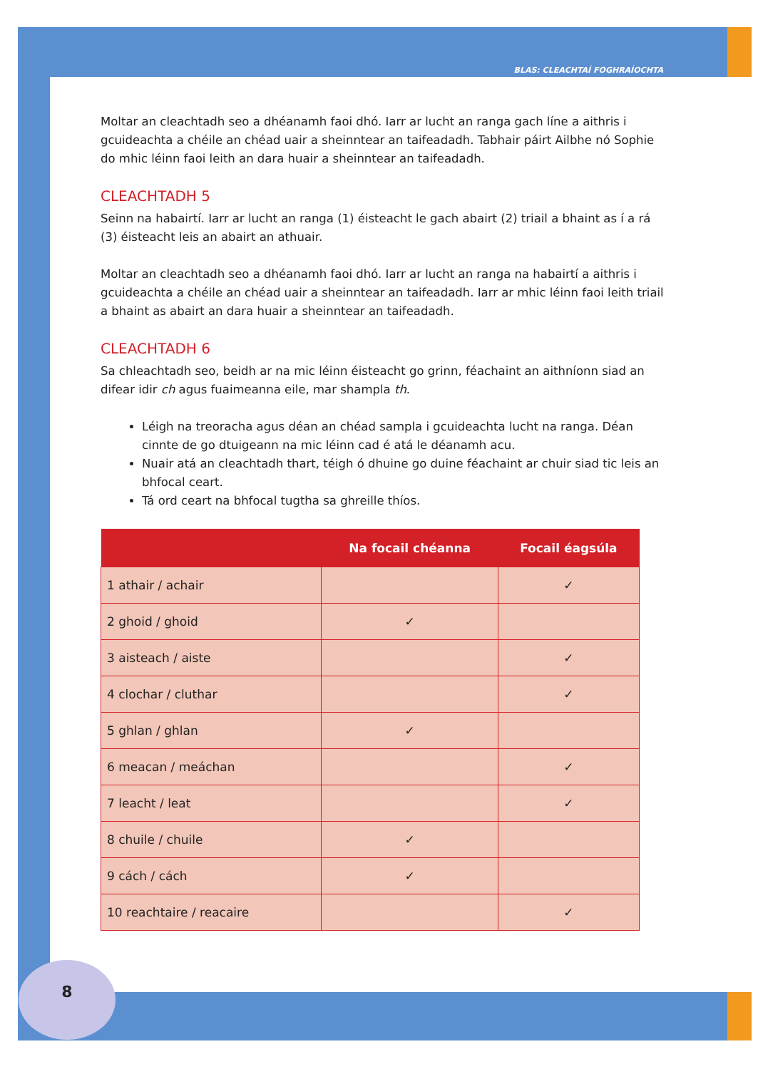BLAS: CLEACHTAÍ FOGHRAÍOCHTA
Moltar an cleachtadh seo a dhéanamh faoi dhó. Iarr ar lucht an ranga gach líne a aithris i gcuideachta a chéile an chéad uair a sheinntear an taifeadadh. Tabhair páirt Ailbhe nó Sophie do mhic léinn faoi leith an dara huair a sheinntear an taifeadadh.
CLEACHTADH 5
Seinn na habairtí. Iarr ar lucht an ranga (1) éisteacht le gach abairt (2) triail a bhaint as í a rá (3) éisteacht leis an abairt an athuair.
Moltar an cleachtadh seo a dhéanamh faoi dhó. Iarr ar lucht an ranga na habairtí a aithris i gcuideachta a chéile an chéad uair a sheinntear an taifeadadh. Iarr ar mhic léinn faoi leith triail a bhaint as abairt an dara huair a sheinntear an taifeadadh.
CLEACHTADH 6
Sa chleachtadh seo, beidh ar na mic léinn éisteacht go grinn, féachaint an aithníonn siad an difear idir ch agus fuaimeanna eile, mar shampla th.
Léigh na treoracha agus déan an chéad sampla i gcuideachta lucht na ranga. Déan cinnte de go dtuigeann na mic léinn cad é atá le déanamh acu.
Nuair atá an cleachtadh thart, téigh ó dhuine go duine féachaint ar chuir siad tic leis an bhfocal ceart.
Tá ord ceart na bhfocal tugtha sa ghreille thíos.
| | Na focail chéanna | Focail éagsúla |
| --- | --- | --- |
| 1 athair / achair | | ✓ |
| 2 ghoid / ghoid | ✓ | |
| 3 aisteach / aiste | | ✓ |
| 4 clochar / cluthar | | ✓ |
| 5 ghlan / ghlan | ✓ | |
| 6 meacan / meáchan | | ✓ |
| 7 leacht / leat | | ✓ |
| 8 chuile / chuile | ✓ | |
| 9 cách / cách | ✓ | |
| 10 reachtaire / reacaire | | ✓ |
8